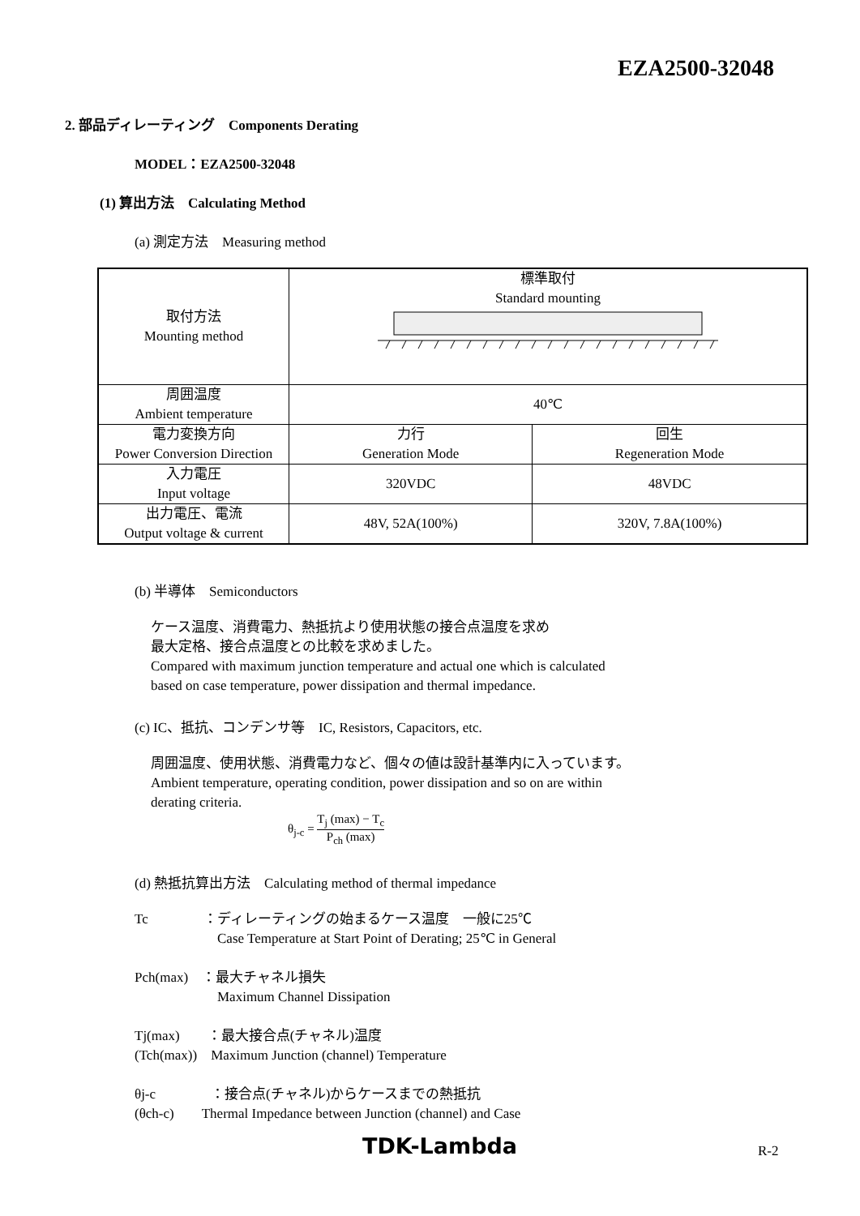EZA2500-32048
2. 部品ディレーティング　Components Derating
MODEL：EZA2500-32048
(1) 算出方法　Calculating Method
(a) 測定方法　Measuring method
| 取付方法 Mounting method | 標準取付 Standard mounting | |
| 周囲温度 Ambient temperature | 40℃ | |
| 電力変換方向 Power Conversion Direction | 力行 Generation Mode | 回生 Regeneration Mode |
| 入力電圧 Input voltage | 320VDC | 48VDC |
| 出力電圧、電流 Output voltage & current | 48V, 52A(100%) | 320V, 7.8A(100%) |
(b) 半導体　Semiconductors
ケース温度、消費電力、熱抵抗より使用状態の接合点温度を求め
最大定格、接合点温度との比較を求めました。
Compared with maximum junction temperature and actual one which is calculated
based on case temperature, power dissipation and thermal impedance.
(c) IC、抵抗、コンデンサ等　IC, Resistors, Capacitors, etc.
周囲温度、使用状態、消費電力など、個々の値は設計基準内に入っています。
Ambient temperature, operating condition, power dissipation and so on are within
derating criteria.
θ<sub>j-c</sub> = T<sub>j</sub> (max) − T<sub>c</sub> P<sub>ch</sub> (max)
(d) 熱抵抗算出方法　Calculating method of thermal impedance
Tc　　　　：ディレーティングの始まるケース温度　一般に25℃
　　　　　　Case Temperature at Start Point of Derating; 25℃ in General
Pch(max)　：最大チャネル損失
　　　　　　Maximum Channel Dissipation
Tj(max)　　：最大接合点(チャネル)温度
(Tch(max))　Maximum Junction (channel) Temperature
θj-c　　　　：接合点(チャネル)からケースまでの熱抵抗
(θch-c)　　Thermal Impedance between Junction (channel) and Case
TDK-Lambda R-2